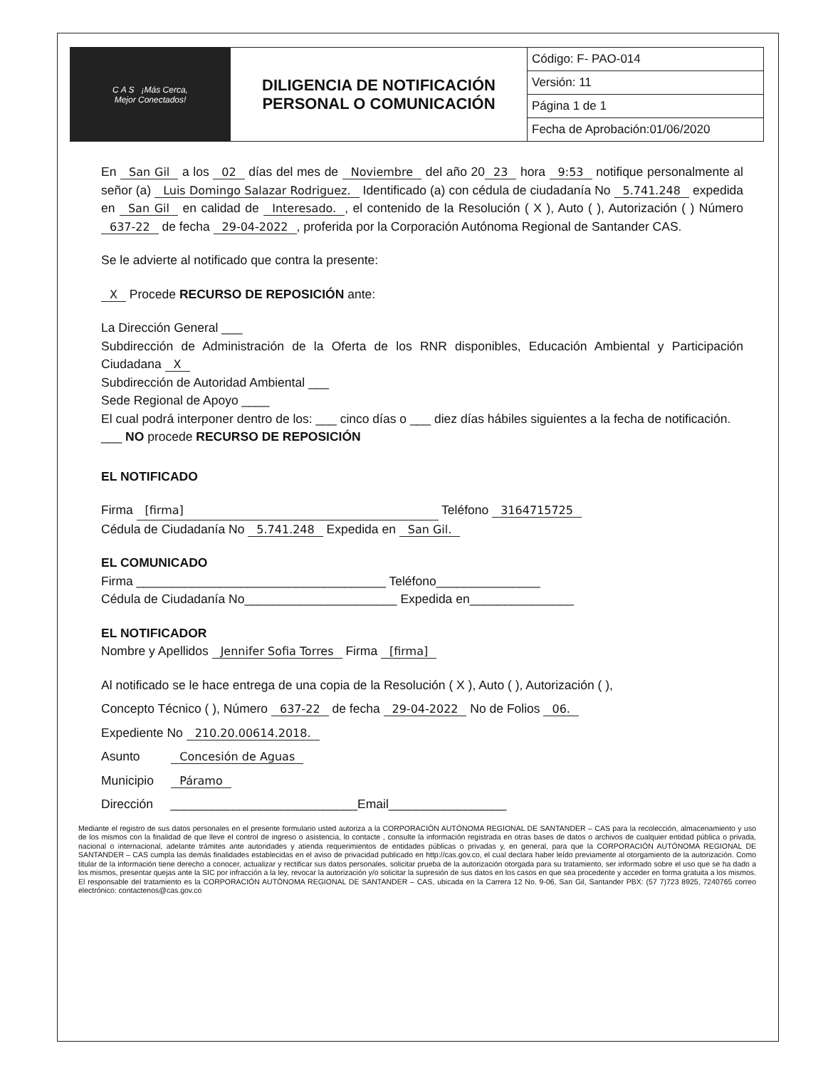| C A S ¡Más Cerca, Mejor Conectados! | DILIGENCIA DE NOTIFICACIÓN PERSONAL O COMUNICACIÓN | Código: F- PAO-014 |
| | | Versión: 11 |
| | | Página 1 de 1 |
| | | Fecha de Aprobación:01/06/2020 |
En San Gil a los 02 días del mes de Noviembre del año 20 23 hora 9:53 notifique personalmente al señor (a) Luis Domingo Salazar Rodriguez. Identificado (a) con cédula de ciudadanía No 5.741.248 expedida en San Gil en calidad de Interesado., el contenido de la Resolución ( X ), Auto ( ), Autorización ( ) Número 637-22 de fecha 29-04-2022, proferida por la Corporación Autónoma Regional de Santander CAS.
Se le advierte al notificado que contra la presente:
X Procede RECURSO DE REPOSICIÓN ante:
La Dirección General ___
Subdirección de Administración de la Oferta de los RNR disponibles, Educación Ambiental y Participación Ciudadana X
Subdirección de Autoridad Ambiental ___
Sede Regional de Apoyo ____
El cual podrá interponer dentro de los: ___ cinco días o ___ diez días hábiles siguientes a la fecha de notificación.
___ NO procede RECURSO DE REPOSICIÓN
EL NOTIFICADO
Firma [firma] Teléfono 3164715725
Cédula de Ciudadanía No 5.741.248 Expedida en San Gil.
EL COMUNICADO
Firma ____________________________________ Teléfono_______________
Cédula de Ciudadanía No______________________ Expedida en_______________
EL NOTIFICADOR
Nombre y Apellidos Jennifer Sofia Torres Firma [firma]
Al notificado se le hace entrega de una copia de la Resolución ( X ), Auto ( ), Autorización ( ),
Concepto Técnico ( ), Número 637-22 de fecha 29-04-2022 No de Folios 06.
Expediente No 210.20.00614.2018.
Asunto Concesión de Aguas
Municipio Páramo
Dirección ___________________________Email_________________
Mediante el registro de sus datos personales en el presente formulario usted autoriza a la CORPORACIÓN AUTÓNOMA REGIONAL DE SANTANDER – CAS para la recolección, almacenamiento y uso de los mismos con la finalidad de que lleve el control de ingreso o asistencia, lo contacte , consulte la información registrada en otras bases de datos o archivos de cualquier entidad pública o privada, nacional o internacional, adelante trámites ante autoridades y atienda requerimientos de entidades públicas o privadas y, en general, para que la CORPORACIÓN AUTÓNOMA REGIONAL DE SANTANDER – CAS cumpla las demás finalidades establecidas en el aviso de privacidad publicado en http://cas.gov.co, el cual declara haber leído previamente al otorgamiento de la autorización. Como titular de la información tiene derecho a conocer, actualizar y rectificar sus datos personales, solicitar prueba de la autorización otorgada para su tratamiento, ser informado sobre el uso que se ha dado a los mismos, presentar quejas ante la SIC por infracción a la ley, revocar la autorización y/o solicitar la supresión de sus datos en los casos en que sea procedente y acceder en forma gratuita a los mismos. El responsable del tratamiento es la CORPORACIÓN AUTÓNOMA REGIONAL DE SANTANDER – CAS, ubicada en la Carrera 12 No. 9-06, San Gil, Santander PBX: (57 7)723 8925, 7240765 correo electrónico: contactenos@cas.gov.co